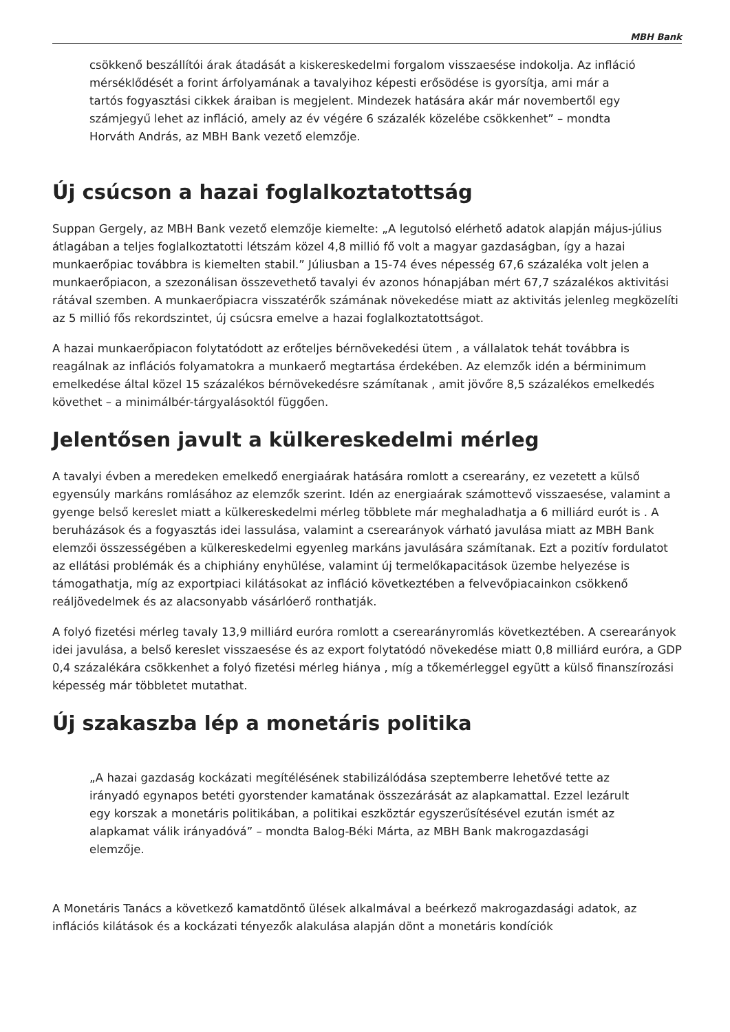MBH Bank
csökkenő beszállítói árak átadását a kiskereskedelmi forgalom visszaesése indokolja. Az infláció mérséklődését a forint árfolyamának a tavalyihoz képesti erősödése is gyorsítja, ami már a tartós fogyasztási cikkek áraiban is megjelent. Mindezek hatására akár már novembertől egy számjegyű lehet az infláció, amely az év végére 6 százalék közelébe csökkenhet” – mondta Horváth András, az MBH Bank vezető elemzője.
Új csúcson a hazai foglalkoztatottság
Suppan Gergely, az MBH Bank vezető elemzője kiemelte: „A legutolsó elérhető adatok alapján május-július átlagában a teljes foglalkoztatotti létszám közel 4,8 millió fő volt a magyar gazdaságban, így a hazai munkaerőpiac továbbra is kiemelten stabil.” Júliusban a 15-74 éves népesség 67,6 százaléka volt jelen a munkaerőpiacon, a szezonálisan összevethető tavalyi év azonos hónapjában mért 67,7 százalékos aktivitási rátával szemben. A munkaerőpiacra visszatérők számának növekedése miatt az aktivitás jelenleg megközelíti az 5 millió fős rekordszintet, új csúcsra emelve a hazai foglalkoztatottságot.
A hazai munkaerőpiacon folytatódott az erőteljes bérnövekedési ütem , a vállalatok tehát továbbra is reagálnak az inflációs folyamatokra a munkaerő megtartása érdekében. Az elemzők idén a bérminimum emelkedése által közel 15 százalékos bérnövekedésre számítanak , amit jövőre 8,5 százalékos emelkedés követhet – a minimálbér-tárgyalásoktól függően.
Jelentősen javult a külkereskedelmi mérleg
A tavalyi évben a meredeken emelkedő energiaárak hatására romlott a cserearány, ez vezetett a külső egyensúly markáns romlásához az elemzők szerint. Idén az energiaárak számottevő visszaesése, valamint a gyenge belső kereslet miatt a külkereskedelmi mérleg többlete már meghaladhatja a 6 milliárd eurót is . A beruházások és a fogyasztás idei lassulása, valamint a cserearányok várható javulása miatt az MBH Bank elemzői összességében a külkereskedelmi egyenleg markáns javulására számítanak. Ezt a pozitív fordulatot az ellátási problémák és a chiphiány enyhülése, valamint új termelőkapacitások üzembe helyezése is támogathatja, míg az exportpiaci kilátásokat az infláció következtében a felvevőpiacainkon csökkenő reáljövedelmek és az alacsonyabb vásárlóerő ronthatják.
A folyó fizetési mérleg tavaly 13,9 milliárd euróra romlott a cserearányromlás következtében. A cserearányok idei javulása, a belső kereslet visszaesése és az export folytatódó növekedése miatt 0,8 milliárd euróra, a GDP 0,4 százalékára csökkenhet a folyó fizetési mérleg hiánya , míg a tőkemérleggel együtt a külső finanszírozási képesség már többletet mutathat.
Új szakaszba lép a monetáris politika
„A hazai gazdaság kockázati megítélésének stabilizálódása szeptemberre lehetővé tette az irányadó egynapos betéti gyorstender kamatának összezárását az alapkamattal. Ezzel lezárult egy korszak a monetáris politikában, a politikai eszköztár egyszerűsítésével ezután ismét az alapkamat válik irányadóvá” – mondta Balog-Béki Márta, az MBH Bank makrogazdasági elemzője.
A Monetáris Tanács a következő kamatdöntő ülések alkalmával a beérkező makrogazdasági adatok, az inflációs kilátások és a kockázati tényezők alakulása alapján dönt a monetáris kondíciók